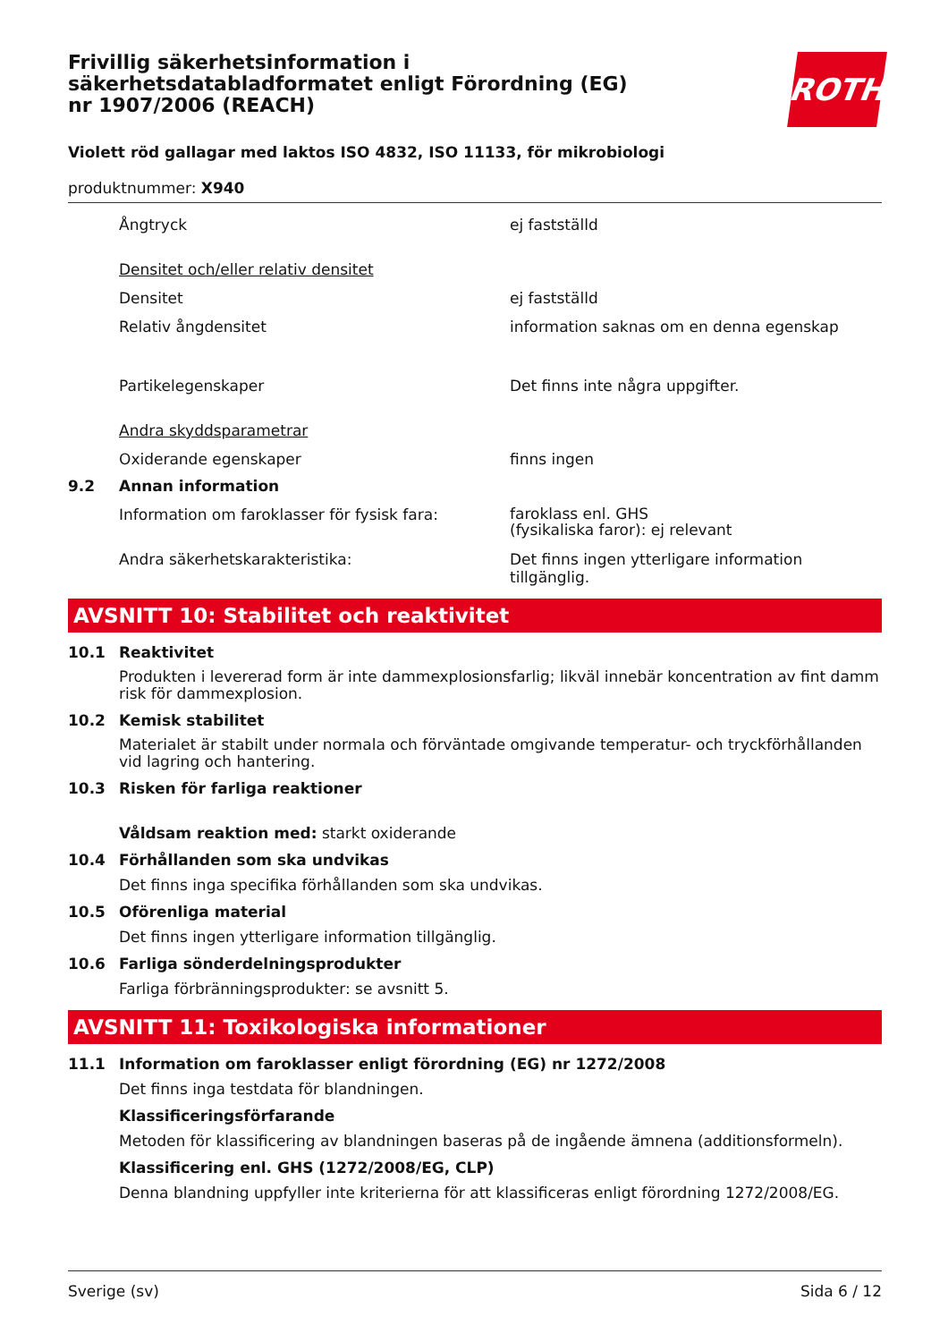Frivillig säkerhetsinformation i säkerhetsdatabladformatet enligt Förordning (EG) nr 1907/2006 (REACH)
ROTH
Violett röd gallagar med laktos ISO 4832, ISO 11133, för mikrobiologi
produktnummer: X940
Ångtryck ej fastställd
Densitet och/eller relativ densitet
Densitet ej fastställd
Relativ ångdensitet information saknas om en denna egenskap
Partikelegenskaper Det finns inte några uppgifter.
Andra skyddsparametrar
Oxiderande egenskaper finns ingen
9.2 Annan information
Information om faroklasser för fysisk fara:
faroklass enl. GHS
(fysikaliska faror): ej relevant
Andra säkerhetskarakteristika: Det finns ingen ytterligare information tillgänglig.
AVSNITT 10: Stabilitet och reaktivitet
10.1 Reaktivitet
Produkten i levererad form är inte dammexplosionsfarlig; likväl innebär koncentration av fint damm risk för dammexplosion.
10.2 Kemisk stabilitet
Materialet är stabilt under normala och förväntade omgivande temperatur- och tryckförhållanden vid lagring och hantering.
10.3 Risken för farliga reaktioner
Våldsam reaktion med: starkt oxiderande
10.4 Förhållanden som ska undvikas
Det finns inga specifika förhållanden som ska undvikas.
10.5 Oförenliga material
Det finns ingen ytterligare information tillgänglig.
10.6 Farliga sönderdelningsprodukter
Farliga förbränningsprodukter: se avsnitt 5.
AVSNITT 11: Toxikologiska informationer
11.1 Information om faroklasser enligt förordning (EG) nr 1272/2008
Det finns inga testdata för blandningen.
Klassificeringsförfarande
Metoden för klassificering av blandningen baseras på de ingående ämnena (additionsformeln).
Klassificering enl. GHS (1272/2008/EG, CLP)
Denna blandning uppfyller inte kriterierna för att klassificeras enligt förordning 1272/2008/EG.
Sverige (sv) Sida 6 / 12